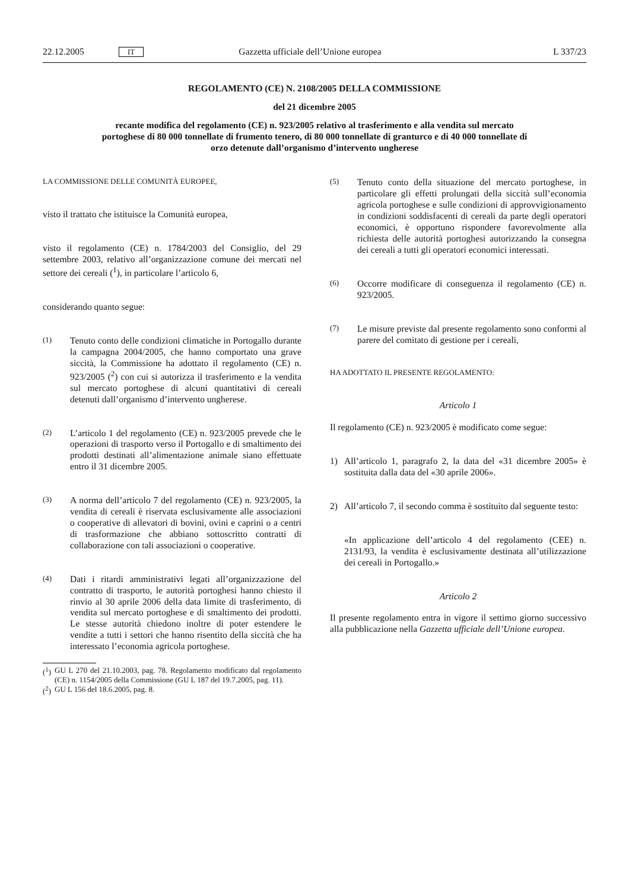22.12.2005 IT Gazzetta ufficiale dell’Unione europea L 337/23
REGOLAMENTO (CE) N. 2108/2005 DELLA COMMISSIONE
del 21 dicembre 2005
recante modifica del regolamento (CE) n. 923/2005 relativo al trasferimento e alla vendita sul mercato portoghese di 80 000 tonnellate di frumento tenero, di 80 000 tonnellate di granturco e di 40 000 tonnellate di orzo detenute dall’organismo d’intervento ungherese
LA COMMISSIONE DELLE COMUNITÀ EUROPEE,
visto il trattato che istituisce la Comunità europea,
visto il regolamento (CE) n. 1784/2003 del Consiglio, del 29 settembre 2003, relativo all’organizzazione comune dei mercati nel settore dei cereali (<sup>1</sup>), in particolare l’articolo 6,
considerando quanto segue:
(1) Tenuto conto delle condizioni climatiche in Portogallo durante la campagna 2004/2005, che hanno comportato una grave siccità, la Commissione ha adottato il regolamento (CE) n. 923/2005 (<sup>2</sup>) con cui si autorizza il trasferimento e la vendita sul mercato portoghese di alcuni quantitativi di cereali detenuti dall’organismo d’intervento ungherese.
(2) L’articolo 1 del regolamento (CE) n. 923/2005 prevede che le operazioni di trasporto verso il Portogallo e di smaltimento dei prodotti destinati all’alimentazione animale siano effettuate entro il 31 dicembre 2005.
(3) A norma dell’articolo 7 del regolamento (CE) n. 923/2005, la vendita di cereali è riservata esclusivamente alle associazioni o cooperative di allevatori di bovini, ovini e caprini o a centri di trasformazione che abbiano sottoscritto contratti di collaborazione con tali associazioni o cooperative.
(4) Dati i ritardi amministrativi legati all’organizzazione del contratto di trasporto, le autorità portoghesi hanno chiesto il rinvio al 30 aprile 2006 della data limite di trasferimento, di vendita sul mercato portoghese e di smaltimento dei prodotti. Le stesse autorità chiedono inoltre di poter estendere le vendite a tutti i settori che hanno risentito della siccità che ha interessato l’economia agricola portoghese.
(<sup>1</sup>) GU L 270 del 21.10.2003, pag. 78. Regolamento modificato dal regolamento (CE) n. 1154/2005 della Commissione (GU L 187 del 19.7.2005, pag. 11).
(<sup>2</sup>) GU L 156 del 18.6.2005, pag. 8.
(5) Tenuto conto della situazione del mercato portoghese, in particolare gli effetti prolungati della siccità sull’economia agricola portoghese e sulle condizioni di approvvigionamento in condizioni soddisfacenti di cereali da parte degli operatori economici, è opportuno rispondere favorevolmente alla richiesta delle autorità portoghesi autorizzando la consegna dei cereali a tutti gli operatori economici interessati.
(6) Occorre modificare di conseguenza il regolamento (CE) n. 923/2005.
(7) Le misure previste dal presente regolamento sono conformi al parere del comitato di gestione per i cereali,
HA ADOTTATO IL PRESENTE REGOLAMENTO:
Articolo 1
Il regolamento (CE) n. 923/2005 è modificato come segue:
1) All’articolo 1, paragrafo 2, la data del «31 dicembre 2005» è sostituita dalla data del «30 aprile 2006».
2) All’articolo 7, il secondo comma è sostituito dal seguente testo:
«In applicazione dell’articolo 4 del regolamento (CEE) n. 2131/93, la vendita è esclusivamente destinata all’utilizzazione dei cereali in Portogallo.»
Articolo 2
Il presente regolamento entra in vigore il settimo giorno successivo alla pubblicazione nella Gazzetta ufficiale dell’Unione europea.